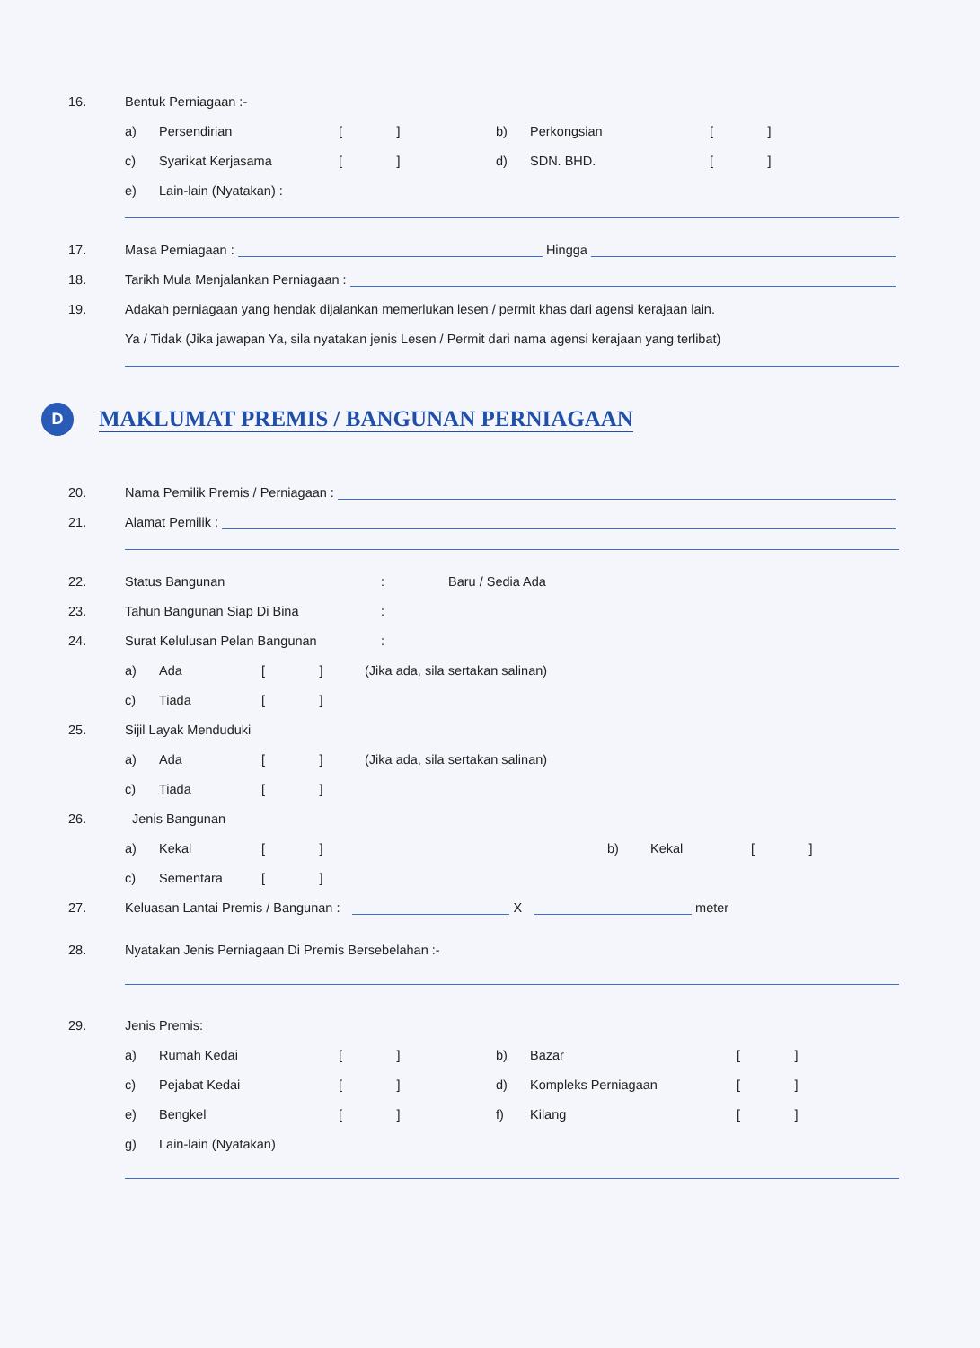16. Bentuk Perniagaan :-
a) Persendirian [ ] b) Perkongsian [ ]
c) Syarikat Kerjasama [ ] d) SDN. BHD. [ ]
e) Lain-lain (Nyatakan) :
17. Masa Perniagaan : Hingga
18. Tarikh Mula Menjalankan Perniagaan :
19. Adakah perniagaan yang hendak dijalankan memerlukan lesen / permit khas dari agensi kerajaan lain.
Ya / Tidak (Jika jawapan Ya, sila nyatakan jenis Lesen / Permit dari nama agensi kerajaan yang terlibat)
D MAKLUMAT PREMIS / BANGUNAN PERNIAGAAN
20. Nama Pemilik Premis / Perniagaan :
21. Alamat Pemilik :
22. Status Bangunan: Baru / Sedia Ada
23. Tahun Bangunan Siap Di Bina:
24. Surat Kelulusan Pelan Bangunan:
a) Ada [ ] (Jika ada, sila sertakan salinan)
c) Tiada [ ]
25. Sijil Layak Menduduki
a) Ada [ ] (Jika ada, sila sertakan salinan)
c) Tiada [ ]
26. Jenis Bangunan
a) Kekal [ ] b) Kekal [ ]
c) Sementara [ ]
27. Keluasan Lantai Premis / Bangunan : X meter
28. Nyatakan Jenis Perniagaan Di Premis Bersebelahan :-
29. Jenis Premis:
a) Rumah Kedai [ ] b) Bazar [ ]
c) Pejabat Kedai [ ] d) Kompleks Perniagaan [ ]
e) Bengkel [ ] f) Kilang [ ]
g) Lain-lain (Nyatakan)